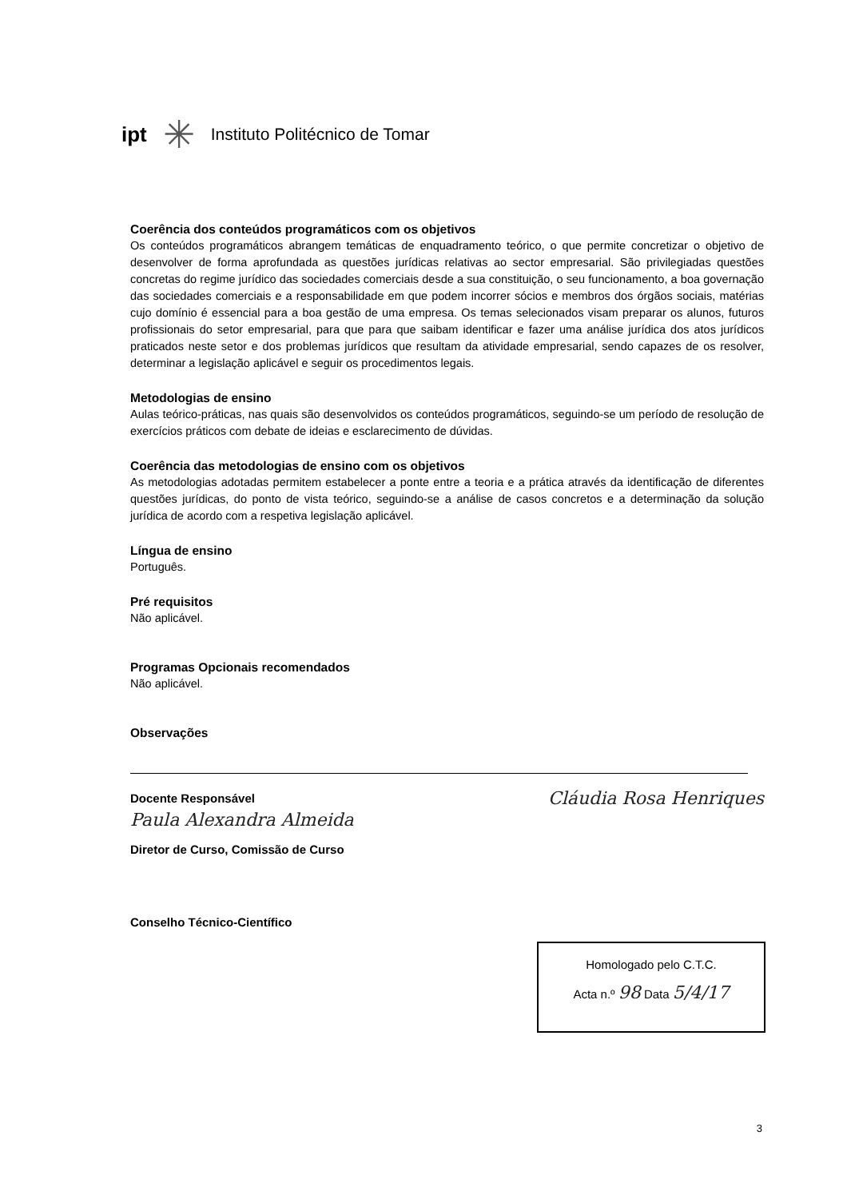ipt ✳ Instituto Politécnico de Tomar
Coerência dos conteúdos programáticos com os objetivos
Os conteúdos programáticos abrangem temáticas de enquadramento teórico, o que permite concretizar o objetivo de desenvolver de forma aprofundada as questões jurídicas relativas ao sector empresarial. São privilegiadas questões concretas do regime jurídico das sociedades comerciais desde a sua constituição, o seu funcionamento, a boa governação das sociedades comerciais e a responsabilidade em que podem incorrer sócios e membros dos órgãos sociais, matérias cujo domínio é essencial para a boa gestão de uma empresa. Os temas selecionados visam preparar os alunos, futuros profissionais do setor empresarial, para que para que saibam identificar e fazer uma análise jurídica dos atos jurídicos praticados neste setor e dos problemas jurídicos que resultam da atividade empresarial, sendo capazes de os resolver, determinar a legislação aplicável e seguir os procedimentos legais.
Metodologias de ensino
Aulas teórico-práticas, nas quais são desenvolvidos os conteúdos programáticos, seguindo-se um período de resolução de exercícios práticos com debate de ideias e esclarecimento de dúvidas.
Coerência das metodologias de ensino com os objetivos
As metodologias adotadas permitem estabelecer a ponte entre a teoria e a prática através da identificação de diferentes questões jurídicas, do ponto de vista teórico, seguindo-se a análise de casos concretos e a determinação da solução jurídica de acordo com a respetiva legislação aplicável.
Língua de ensino
Português.
Pré requisitos
Não aplicável.
Programas Opcionais recomendados
Não aplicável.
Observações
Docente Responsável Cláudia Rosa Henriques
Paula Alexandra Almeida
Diretor de Curso, Comissão de Curso
Conselho Técnico-Científico
Homologado pelo C.T.C.
Acta n.º 98 Data 5/4/17
3